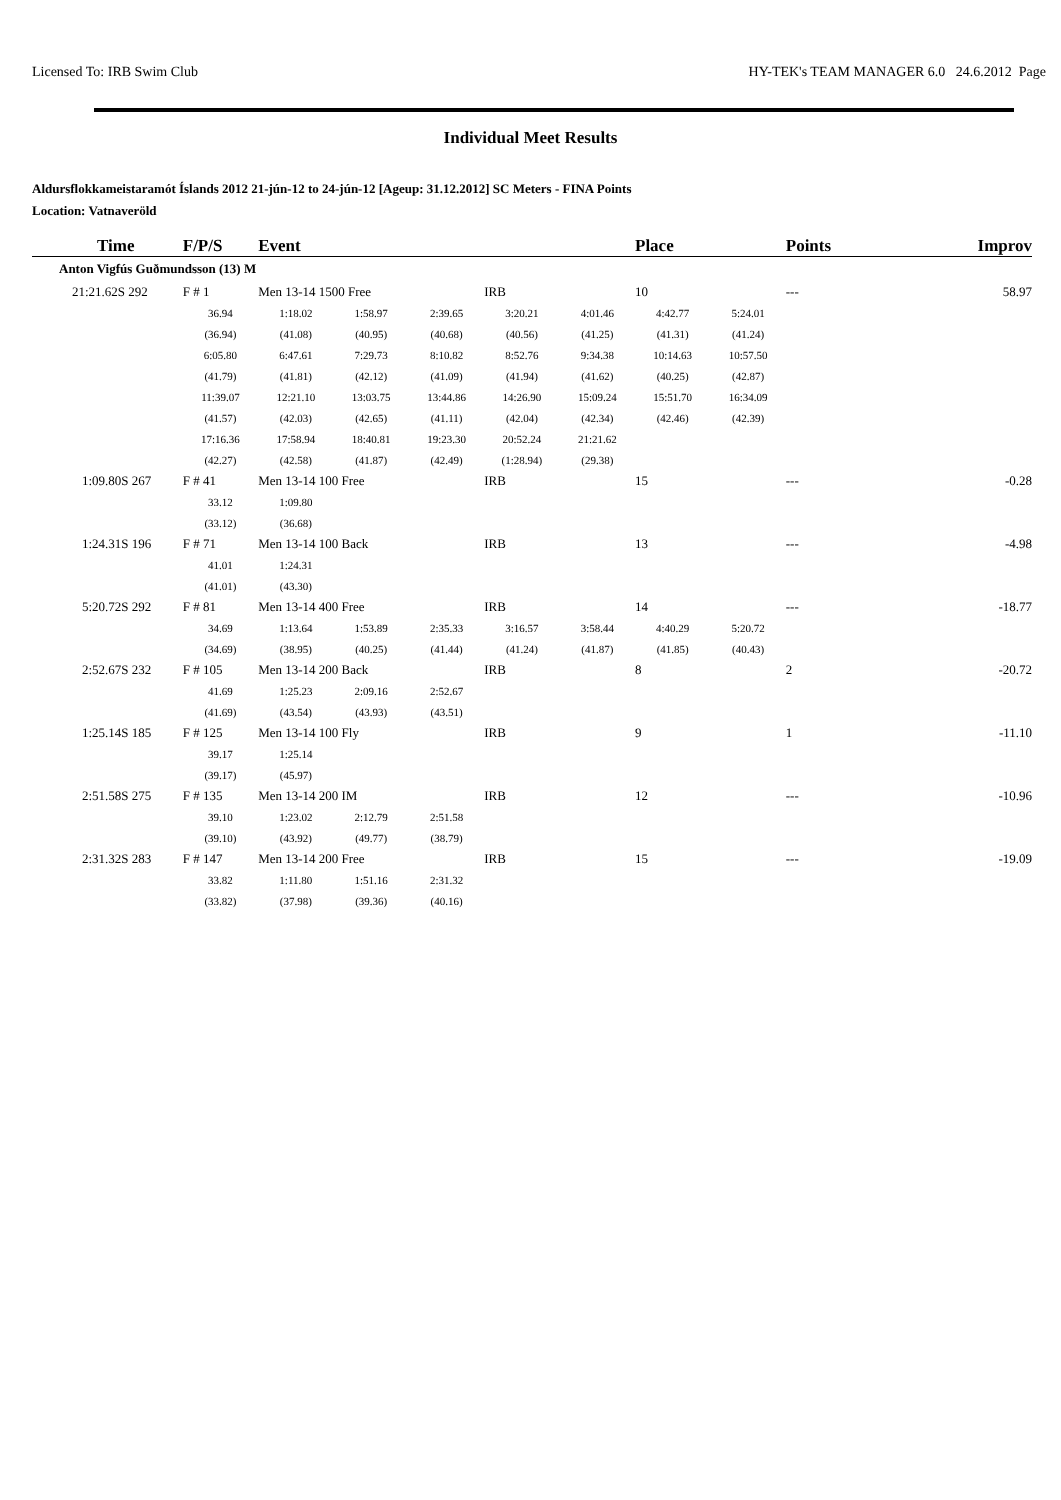Licensed To: IRB Swim Club HY-TEK's TEAM MANAGER 6.0 24.6.2012 Page
Individual Meet Results
Aldursflokkameistaramót Íslands 2012 21-jún-12 to 24-jún-12 [Ageup: 31.12.2012] SC Meters - FINA Points
Location: Vatnaveröld
| Time | F/P/S | Event | | | | | Place | | Points | Improv |
| --- | --- | --- | --- | --- | --- | --- | --- | --- | --- | --- |
| Anton Vigfús Guðmundsson (13) M | | | | | | | | | | |
| 21:21.62S 292 | F # 1 | Men 13-14 1500 Free | | | IRB | | 10 | | --- | 58.97 |
| | 36.94 | 1:18.02 | 1:58.97 | 2:39.65 | 3:20.21 | 4:01.46 | 4:42.77 | 5:24.01 | | |
| | (36.94) | (41.08) | (40.95) | (40.68) | (40.56) | (41.25) | (41.31) | (41.24) | | |
| | 6:05.80 | 6:47.61 | 7:29.73 | 8:10.82 | 8:52.76 | 9:34.38 | 10:14.63 | 10:57.50 | | |
| | (41.79) | (41.81) | (42.12) | (41.09) | (41.94) | (41.62) | (40.25) | (42.87) | | |
| | 11:39.07 | 12:21.10 | 13:03.75 | 13:44.86 | 14:26.90 | 15:09.24 | 15:51.70 | 16:34.09 | | |
| | (41.57) | (42.03) | (42.65) | (41.11) | (42.04) | (42.34) | (42.46) | (42.39) | | |
| | 17:16.36 | 17:58.94 | 18:40.81 | 19:23.30 | 20:52.24 | 21:21.62 | | | | |
| | (42.27) | (42.58) | (41.87) | (42.49) | (1:28.94) | (29.38) | | | | |
| 1:09.80S 267 | F # 41 | Men 13-14 100 Free | | | IRB | | 15 | | --- | -0.28 |
| | 33.12 | 1:09.80 | | | | | | | | |
| | (33.12) | (36.68) | | | | | | | | |
| 1:24.31S 196 | F # 71 | Men 13-14 100 Back | | | IRB | | 13 | | --- | -4.98 |
| | 41.01 | 1:24.31 | | | | | | | | |
| | (41.01) | (43.30) | | | | | | | | |
| 5:20.72S 292 | F # 81 | Men 13-14 400 Free | | | IRB | | 14 | | --- | -18.77 |
| | 34.69 | 1:13.64 | 1:53.89 | 2:35.33 | 3:16.57 | 3:58.44 | 4:40.29 | 5:20.72 | | |
| | (34.69) | (38.95) | (40.25) | (41.44) | (41.24) | (41.87) | (41.85) | (40.43) | | |
| 2:52.67S 232 | F # 105 | Men 13-14 200 Back | | | IRB | | 8 | | 2 | -20.72 |
| | 41.69 | 1:25.23 | 2:09.16 | 2:52.67 | | | | | | |
| | (41.69) | (43.54) | (43.93) | (43.51) | | | | | | |
| 1:25.14S 185 | F # 125 | Men 13-14 100 Fly | | | IRB | | 9 | | 1 | -11.10 |
| | 39.17 | 1:25.14 | | | | | | | | |
| | (39.17) | (45.97) | | | | | | | | |
| 2:51.58S 275 | F # 135 | Men 13-14 200 IM | | | IRB | | 12 | | --- | -10.96 |
| | 39.10 | 1:23.02 | 2:12.79 | 2:51.58 | | | | | | |
| | (39.10) | (43.92) | (49.77) | (38.79) | | | | | | |
| 2:31.32S 283 | F # 147 | Men 13-14 200 Free | | | IRB | | 15 | | --- | -19.09 |
| | 33.82 | 1:11.80 | 1:51.16 | 2:31.32 | | | | | | |
| | (33.82) | (37.98) | (39.36) | (40.16) | | | | | | |